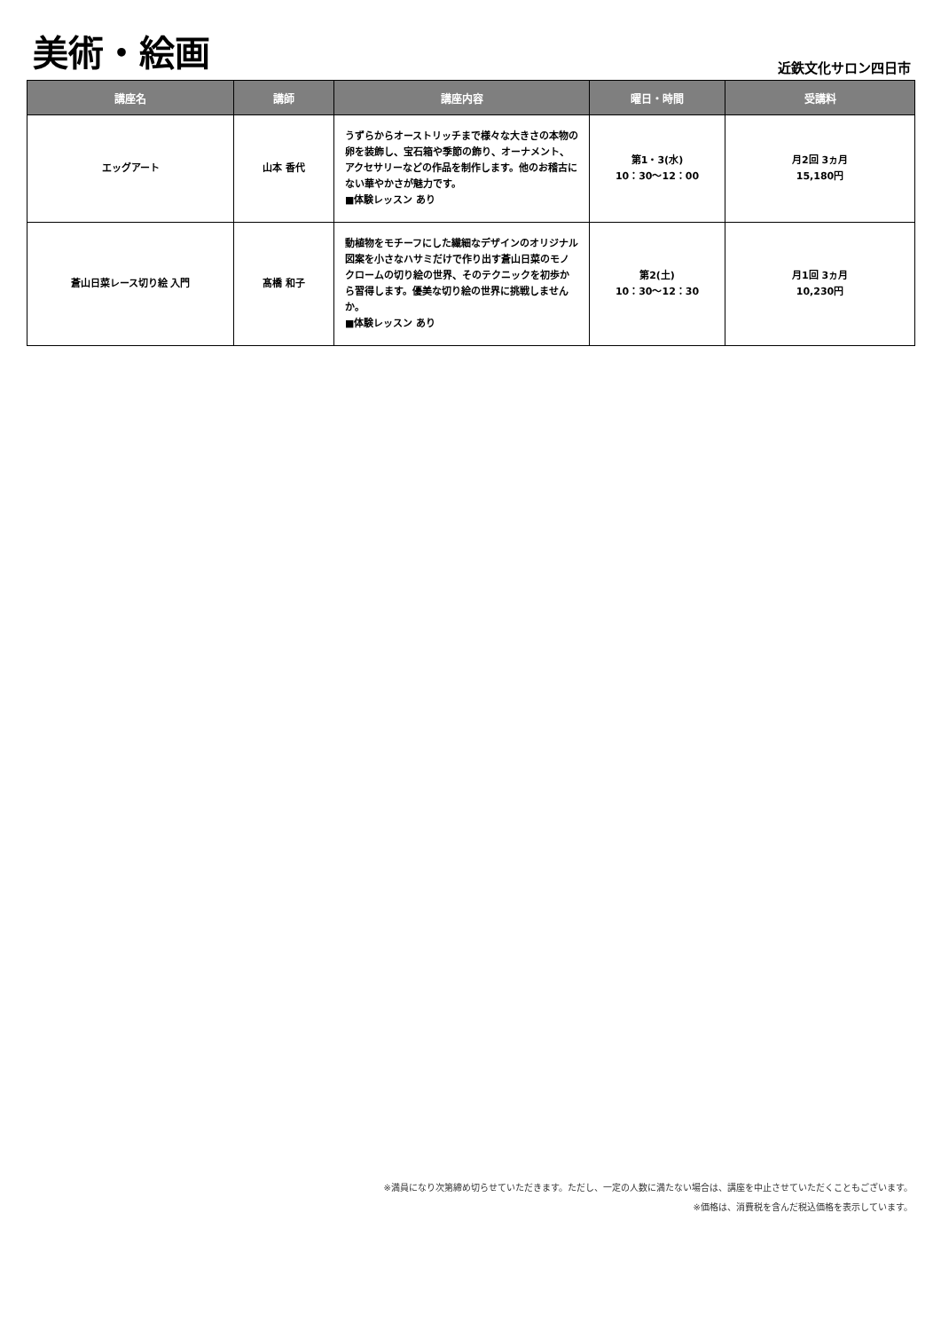美術・絵画
近鉄文化サロン四日市
| 講座名 | 講師 | 講座内容 | 曜日・時間 | 受講料 |
| --- | --- | --- | --- | --- |
| エッグアート | 山本 香代 | うずらからオーストリッチまで様々な大きさの本物の卵を装飾し、宝石箱や季節の飾り、オーナメント、アクセサリーなどの作品を制作します。他のお稽古にない華やかさが魅力です。 ■体験レッスン あり | 第1・3(水) 10：30〜12：00 | 月2回 3ヵ月 15,180円 |
| 蒼山日菜レース切り絵 入門 | 髙橋 和子 | 動植物をモチーフにした繊細なデザインのオリジナル図案を小さなハサミだけで作り出す蒼山日菜のモノクロームの切り絵の世界、そのテクニックを初歩から習得します。優美な切り絵の世界に挑戦しませんか。 ■体験レッスン あり | 第2(土) 10：30〜12：30 | 月1回 3ヵ月 10,230円 |
※満員になり次第締め切らせていただきます。ただし、一定の人数に満たない場合は、講座を中止させていただくこともございます。
※価格は、消費税を含んだ税込価格を表示しています。